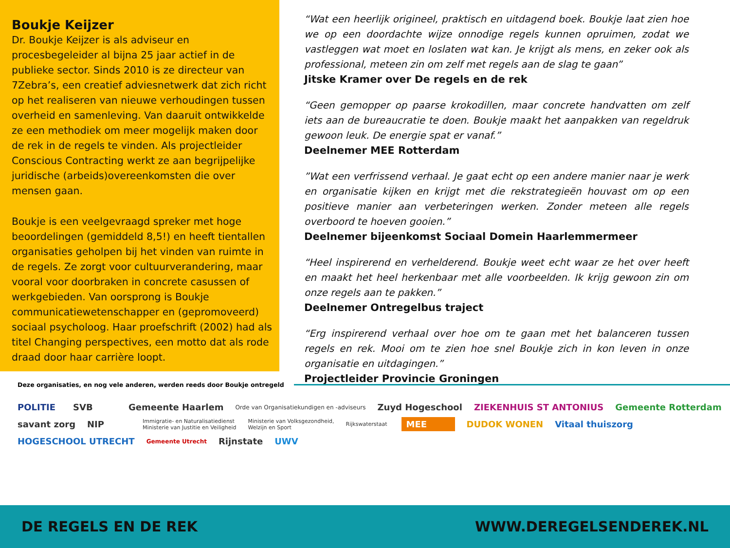Boukje Keijzer
Dr. Boukje Keijzer is als adviseur en procesbegeleider al bijna 25 jaar actief in de publieke sector. Sinds 2010 is ze directeur van 7Zebra’s, een creatief adviesnetwerk dat zich richt op het realiseren van nieuwe verhoudingen tussen overheid en samenleving. Van daaruit ontwikkelde ze een methodiek om meer mogelijk maken door de rek in de regels te vinden. Als projectleider Conscious Contracting werkt ze aan begrijpelijke juridische (arbeids)overeenkomsten die over mensen gaan.
Boukje is een veelgevraagd spreker met hoge beoordelingen (gemiddeld 8,5!) en heeft tientallen organisaties geholpen bij het vinden van ruimte in de regels. Ze zorgt voor cultuurverandering, maar vooral voor doorbraken in concrete casussen of werkgebieden. Van oorsprong is Boukje communicatiewetenschapper en (gepromoveerd) sociaal psycholoog. Haar proefschrift (2002) had als titel Changing perspectives, een motto dat als rode draad door haar carrière loopt.
“Wat een heerlijk origineel, praktisch en uitdagend boek. Boukje laat zien hoe we op een doordachte wijze onnodige regels kunnen opruimen, zodat we vastleggen wat moet en loslaten wat kan. Je krijgt als mens, en zeker ook als professional, meteen zin om zelf met regels aan de slag te gaan”
Jitske Kramer over De regels en de rek
“Geen gemopper op paarse krokodillen, maar concrete handvatten om zelf iets aan de bureaucratie te doen. Boukje maakt het aanpakken van regeldruk gewoon leuk. De energie spat er vanaf.”
Deelnemer MEE Rotterdam
”Wat een verfrissend verhaal. Je gaat echt op een andere manier naar je werk en organisatie kijken en krijgt met die rekstrategieën houvast om op een positieve manier aan verbeteringen werken. Zonder meteen alle regels overboord te hoeven gooien.”
Deelnemer bijeenkomst Sociaal Domein Haarlemmermeer
“Heel inspirerend en verhelderend. Boukje weet echt waar ze het over heeft en maakt het heel herkenbaar met alle voorbeelden. Ik krijg gewoon zin om onze regels aan te pakken.”
Deelnemer Ontregelbus traject
“Erg inspirerend verhaal over hoe om te gaan met het balanceren tussen regels en rek. Mooi om te zien hoe snel Boukje zich in kon leven in onze organisatie en uitdagingen.”
Projectleider Provincie Groningen
Deze organisaties, en nog vele anderen, werden reeds door Boukje ontregeld
POLITIE
SVB
Gemeente Haarlem
Orde van Organisatiekundigen en -adviseurs
Zuyd Hogeschool
ZIEKENHUIS ST ANTONIUS
Gemeente Rotterdam
savant zorg
NIP
Immigratie- en Naturalisatiedienst
Ministerie van Justitie en Veiligheid
Ministerie van Volksgezondheid,
Welzijn en Sport
Rijkswaterstaat
MEE
DUDOK WONEN
Vitaal thuiszorg
HOGESCHOOL UTRECHT
Gemeente Utrecht
Rijnstate
UWV
DE REGELS EN DE REK WWW.DEREGELSENDEREK.NL